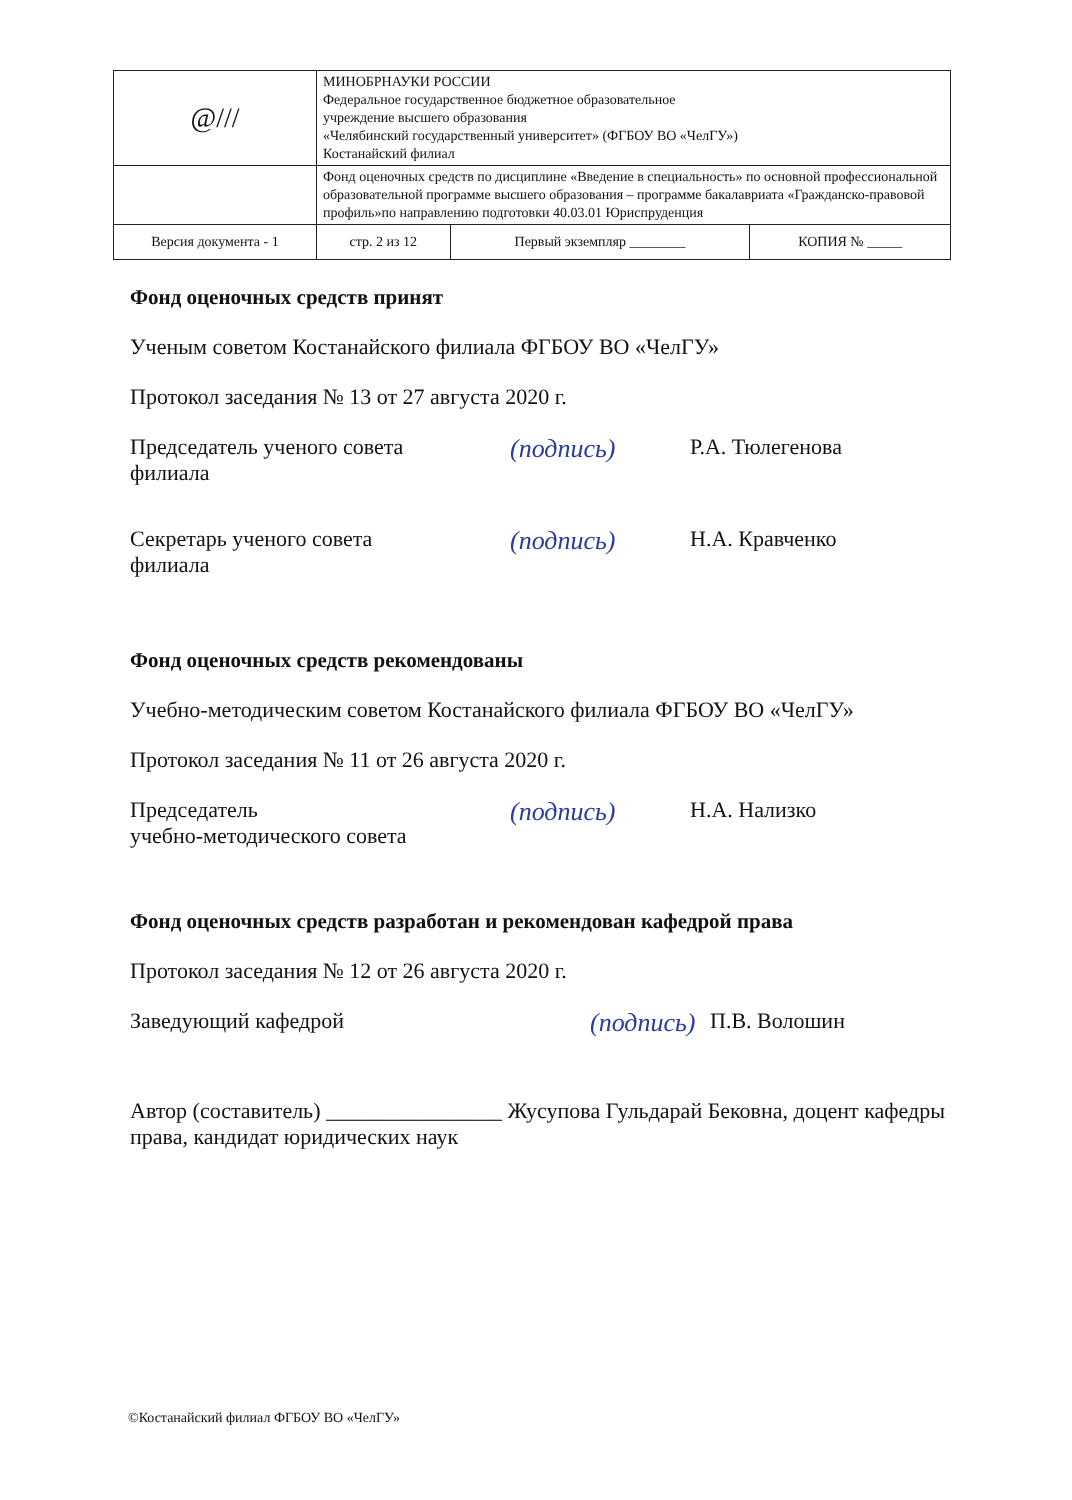| @/// | МИНОБРНАУКИ РОССИИ Федеральное государственное бюджетное образовательное учреждение высшего образования «Челябинский государственный университет» (ФГБОУ ВО «ЧелГУ») Костанайский филиал | | |
| | Фонд оценочных средств по дисциплине «Введение в специальность» по основной профессиональной образовательной программе высшего образования – программе бакалавриата «Гражданско-правовой профиль»по направлению подготовки 40.03.01 Юриспруденция | | |
| Версия документа - 1 | стр. 2 из 12 | Первый экземпляр ________ | КОПИЯ № _____ |
Фонд оценочных средств принят
Ученым советом Костанайского филиала ФГБОУ ВО «ЧелГУ»
Протокол заседания № 13 от 27 августа 2020 г.
Председатель ученого совета
филиала
(подпись)
Р.А. Тюлегенова
Секретарь ученого совета
филиала
(подпись)
Н.А. Кравченко
Фонд оценочных средств рекомендованы
Учебно-методическим советом Костанайского филиала ФГБОУ ВО «ЧелГУ»
Протокол заседания № 11 от 26 августа 2020 г.
Председатель
учебно-методического совета
(подпись)
Н.А. Нализко
Фонд оценочных средств разработан и рекомендован кафедрой права
Протокол заседания № 12 от 26 августа 2020 г.
Заведующий кафедрой
(подпись)
П.В. Волошин
Автор (составитель) ________________ Жусупова Гульдарай Бековна, доцент кафедры права, кандидат юридических наук
©Костанайский филиал ФГБОУ ВО «ЧелГУ»